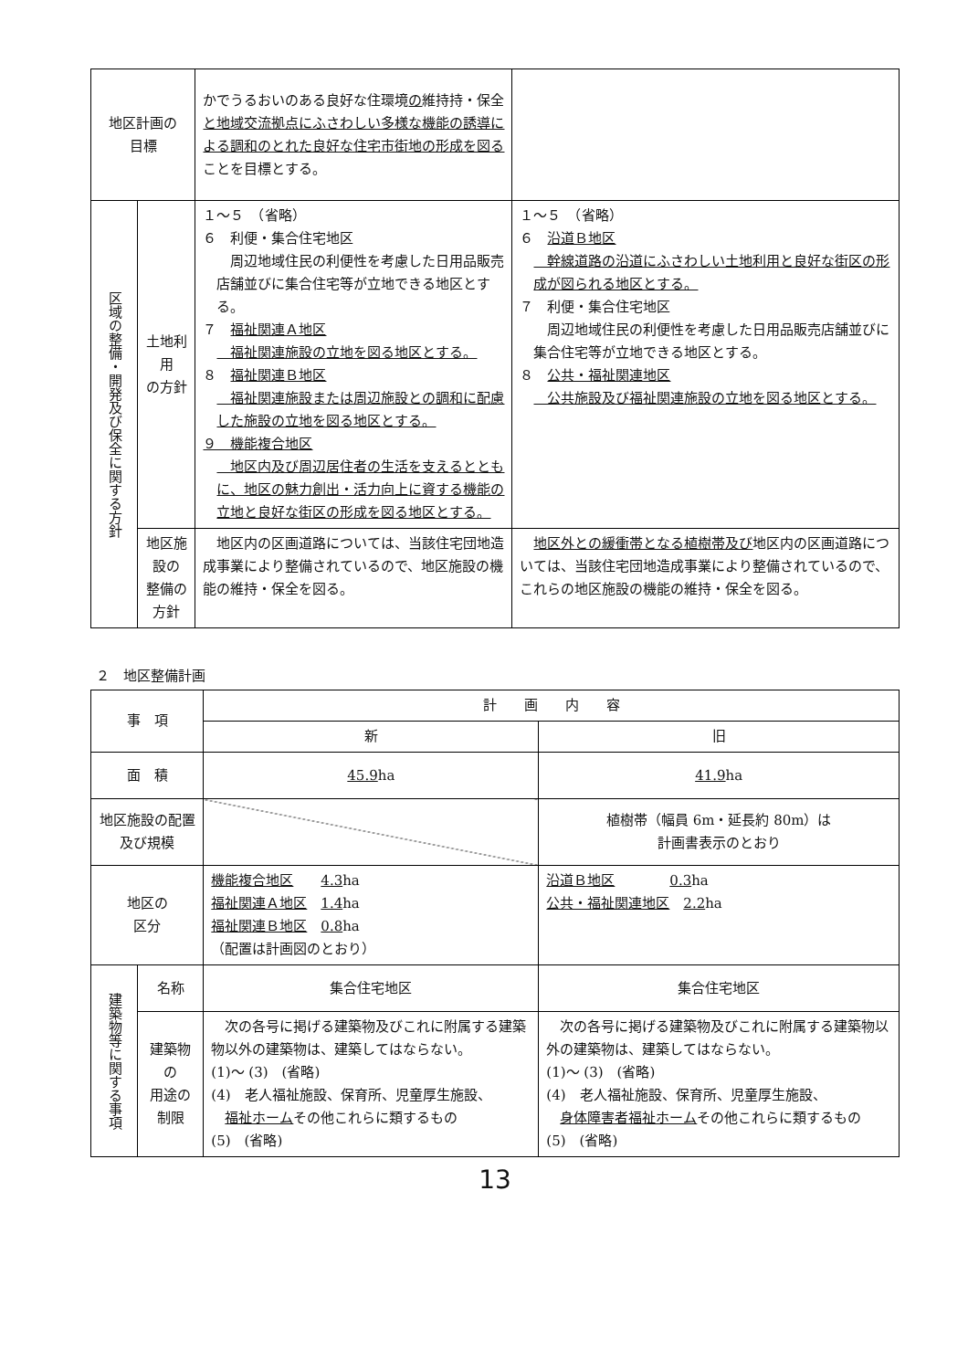| 地区計画の 目標 | | かでうるおいのある良好な住環境 の 維持持・保全 と地域交流拠点にふさわしい多様な機能の誘導による調和のとれた良好な住宅市街地の形成を図る ことを目標とする。 | |
| 区域の整備・開発及び保全に関する方針 | 土地利用 の方針 | １～５ （省略） ６ 利便・集合住宅地区 周辺地域住民の利便性を考慮した日用品販売店舗並びに集合住宅等が立地できる地区とする。 ７ 福祉関連Ａ地区 福祉関連施設の立地を図る地区とする。 ８ 福祉関連Ｂ地区 福祉関連施設または周辺施設との調和に配慮した施設の立地を図る地区とする。 ９ 機能複合地区 地区内及び周辺居住者の生活を支えるとともに、地区の魅力創出・活力向上に資する機能の立地と良好な街区の形成を図る地区とする。 | １～５ （省略） ６ 沿道Ｂ地区 幹線道路の沿道にふさわしい土地利用と良好な街区の形成が図られる地区とする。 ７ 利便・集合住宅地区 周辺地域住民の利便性を考慮した日用品販売店舗並びに集合住宅等が立地できる地区とする。 ８ 公共・福祉関連地区 公共施設及び福祉関連施設の立地を図る地区とする。 |
| | 地区施設の 整備の方針 | 地区内の区画道路については、当該住宅団地造成事業により整備されているので、地区施設の機能の維持・保全を図る。 | 地区外との緩衝帯となる植樹帯及び 地区内の区画道路については、当該住宅団地造成事業により整備されているので、これらの地区施設の機能の維持・保全を図る。 |
２　地区整備計画
| 事 項 | | 計 画 内 容 | |
| --- | --- | --- | --- |
| | | 新 | 旧 |
| 面 積 | | 45.9 ha | 41.9 ha |
| 地区施設の配置 及び規模 | | | 植樹帯（幅員 6m・延長約 80m）は 計画書表示のとおり |
| 地区の 区分 | | 機能複合地区 4.3 ha 福祉関連Ａ地区 1.4 ha 福祉関連Ｂ地区 0.8 ha （配置は計画図のとおり） | 沿道Ｂ地区 0.3 ha 公共・福祉関連地区 2.2 ha |
| 建築物等に関する事項 | 名称 | 集合住宅地区 | 集合住宅地区 |
| | 建築物の 用途の 制限 | 次の各号に掲げる建築物及びこれに附属する建築物以外の建築物は、建築してはならない。 (1)～ (3) (省略) (4) 老人福祉施設、保育所、児童厚生施設、 福祉ホーム その他これらに類するもの (5) (省略) | 次の各号に掲げる建築物及びこれに附属する建築物以外の建築物は、建築してはならない。 (1)～ (3) (省略) (4) 老人福祉施設、保育所、児童厚生施設、 身体障害者福祉ホーム その他これらに類するもの (5) (省略) |
13